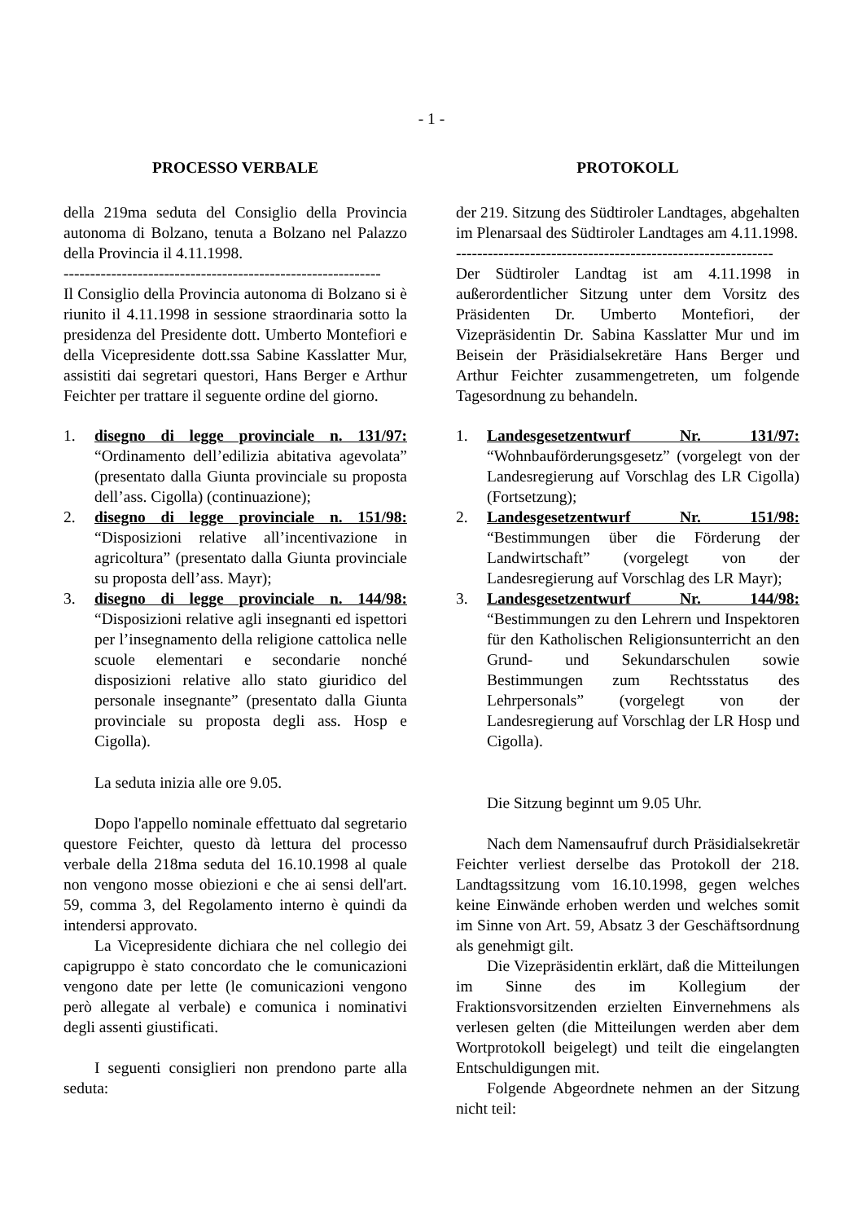- 1 -
PROCESSO VERBALE
della 219ma seduta del Consiglio della Provincia autonoma di Bolzano, tenuta a Bolzano nel Palazzo della Provincia il 4.11.1998.
------------------------------------------------------------
Il Consiglio della Provincia autonoma di Bolzano si è riunito il 4.11.1998 in sessione straordinaria sotto la presidenza del Presidente dott. Umberto Montefiori e della Vicepresidente dott.ssa Sabine Kasslatter Mur, assistiti dai segretari questori, Hans Berger e Arthur Feichter per trattare il seguente ordine del giorno.
1. disegno di legge provinciale n. 131/97: “Ordinamento dell’edilizia abitativa agevolata” (presentato dalla Giunta provinciale su proposta dell’ass. Cigolla) (continuazione);
2. disegno di legge provinciale n. 151/98: “Disposizioni relative all’incentivazione in agricoltura” (presentato dalla Giunta provinciale su proposta dell’ass. Mayr);
3. disegno di legge provinciale n. 144/98: “Disposizioni relative agli insegnanti ed ispettori per l’insegnamento della religione cattolica nelle scuole elementari e secondarie nonché disposizioni relative allo stato giuridico del personale insegnante” (presentato dalla Giunta provinciale su proposta degli ass. Hosp e Cigolla).
La seduta inizia alle ore 9.05.
Dopo l'appello nominale effettuato dal segretario questore Feichter, questo dà lettura del processo verbale della 218ma seduta del 16.10.1998 al quale non vengono mosse obiezioni e che ai sensi dell'art. 59, comma 3, del Regolamento interno è quindi da intendersi approvato.
La Vicepresidente dichiara che nel collegio dei capigruppo è stato concordato che le comunicazioni vengono date per lette (le comunicazioni vengono però allegate al verbale) e comunica i nominativi degli assenti giustificati.
I seguenti consiglieri non prendono parte alla seduta:
PROTOKOLL
der 219. Sitzung des Südtiroler Landtages, abgehalten im Plenarsaal des Südtiroler Landtages am 4.11.1998.
------------------------------------------------------------
Der Südtiroler Landtag ist am 4.11.1998 in außerordentlicher Sitzung unter dem Vorsitz des Präsidenten Dr. Umberto Montefiori, der Vizepräsidentin Dr. Sabina Kasslatter Mur und im Beisein der Präsidialsekretäre Hans Berger und Arthur Feichter zusammengetreten, um folgende Tagesordnung zu behandeln.
1. Landesgesetzentwurf Nr. 131/97: “Wohnbauförderungsgesetz” (vorgelegt von der Landesregierung auf Vorschlag des LR Cigolla) (Fortsetzung);
2. Landesgesetzentwurf Nr. 151/98: “Bestimmungen über die Förderung der Landwirtschaft” (vorgelegt von der Landesregierung auf Vorschlag des LR Mayr);
3. Landesgesetzentwurf Nr. 144/98: “Bestimmungen zu den Lehrern und Inspektoren für den Katholischen Religionsunterricht an den Grund- und Sekundarschulen sowie Bestimmungen zum Rechtsstatus des Lehrpersonals” (vorgelegt von der Landesregierung auf Vorschlag der LR Hosp und Cigolla).
Die Sitzung beginnt um 9.05 Uhr.
Nach dem Namensaufruf durch Präsidialsekretär Feichter verliest derselbe das Protokoll der 218. Landtagssitzung vom 16.10.1998, gegen welches keine Einwände erhoben werden und welches somit im Sinne von Art. 59, Absatz 3 der Geschäftsordnung als genehmigt gilt.
Die Vizepräsidentin erklärt, daß die Mitteilungen im Sinne des im Kollegium der Fraktionsvorsitzenden erzielten Einvernehmens als verlesen gelten (die Mitteilungen werden aber dem Wortprotokoll beigelegt) und teilt die eingelangten Entschuldigungen mit.
Folgende Abgeordnete nehmen an der Sitzung nicht teil: